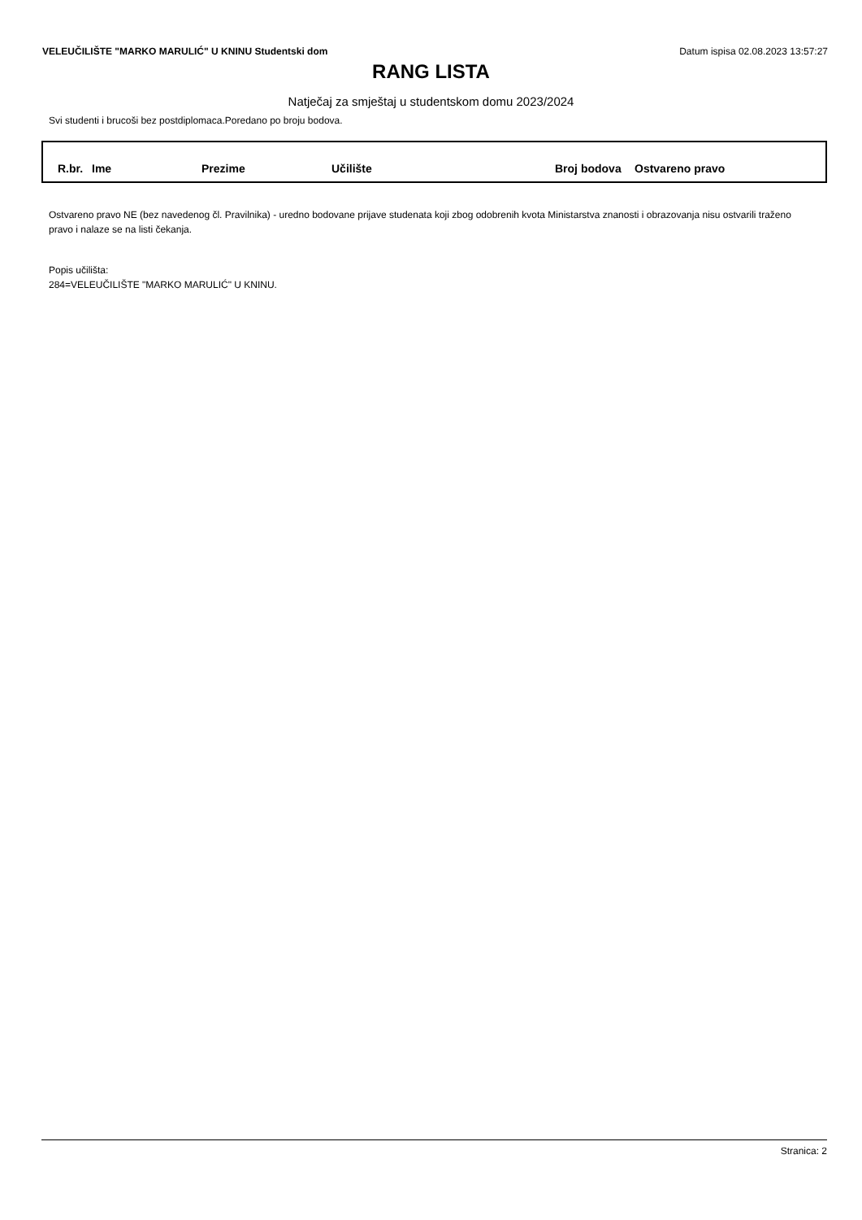VELEUČILIŠTE "MARKO MARULIĆ" U KNINU Studentski dom Datum ispisa 02.08.2023 13:57:27
RANG LISTA
Natječaj za smještaj u studentskom domu 2023/2024
Svi studenti i brucoši bez postdiplomaca.Poredano po broju bodova.
| R.br. | Ime | Prezime | Učilište | Broj bodova | Ostvareno pravo |
| --- | --- | --- | --- | --- | --- |
Ostvareno pravo NE (bez navedenog čl. Pravilnika) - uredno bodovane prijave studenata koji zbog odobrenih kvota Ministarstva znanosti i obrazovanja nisu ostvarili traženo pravo i nalaze se na listi čekanja.
Popis učilišta:
284=VELEUČILIŠTE "MARKO MARULIĆ" U KNINU.
Stranica: 2